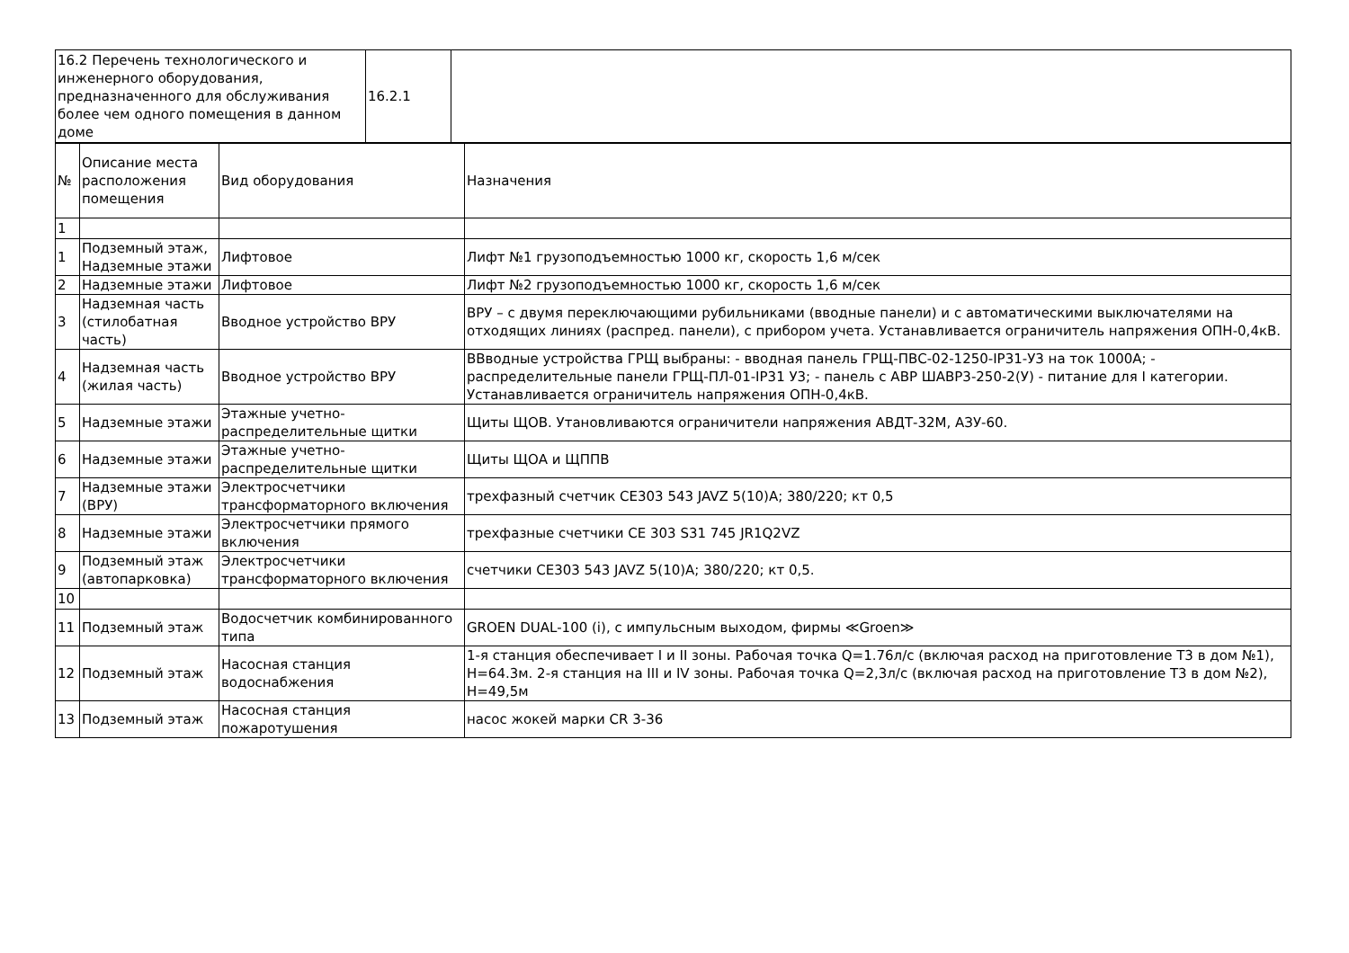| 16.2 Перечень технологического и инженерного оборудования, предназначенного для обслуживания более чем одного помещения в данном доме | 16.2.1 | |
| № | Описание места расположения помещения | Вид оборудования | Назначения |
| --- | --- | --- | --- |
| 1 | | | |
| 1 | Подземный этаж, Надземные этажи | Лифтовое | Лифт №1 грузоподъемностью 1000 кг, скорость 1,6 м/сек |
| 2 | Надземные этажи | Лифтовое | Лифт №2 грузоподъемностью 1000 кг, скорость 1,6 м/сек |
| 3 | Надземная часть (стилобатная часть) | Вводное устройство ВРУ | ВРУ – с двумя переключающими рубильниками (вводные панели) и с автоматическими выключателями на отходящих линиях (распред. панели), с прибором учета. Устанавливается ограничитель напряжения ОПН-0,4кВ. |
| 4 | Надземная часть (жилая часть) | Вводное устройство ВРУ | ВВводные устройства ГРЩ выбраны: - вводная панель ГРЩ-ПВС-02-1250-IP31-У3 на ток 1000А; - распределительные панели ГРЩ-ПЛ-01-IP31 У3; - панель с АВР ШАВР3-250-2(У) - питание для I категории. Устанавливается ограничитель напряжения ОПН-0,4кВ. |
| 5 | Надземные этажи | Этажные учетно-распределительные щитки | Щиты ЩОВ. Утановливаются ограничители напряжения АВДТ-32М, АЗУ-60. |
| 6 | Надземные этажи | Этажные учетно-распределительные щитки | Щиты ЩОА и ЩППВ |
| 7 | Надземные этажи (ВРУ) | Электросчетчики трансформаторного включения | трехфазный счетчик CE303 543 JAVZ 5(10)А; 380/220; кт 0,5 |
| 8 | Надземные этажи | Электросчетчики прямого включения | трехфазные счетчики CE 303 S31 745 JR1Q2VZ |
| 9 | Подземный этаж (автопарковка) | Электросчетчики трансформаторного включения | счетчики CE303 543 JAVZ 5(10)А; 380/220; кт 0,5. |
| 10 | | | |
| 11 | Подземный этаж | Водосчетчик комбинированного типа | GROEN DUAL-100 (i), с импульсным выходом, фирмы ≪Groen≫ |
| 12 | Подземный этаж | Насосная станция водоснабжения | 1-я станция обеспечивает I и II зоны. Рабочая точка Q=1.76л/с (включая расход на приготовление Т3 в дом №1), H=64.3м. 2-я станция на III и IV зоны. Рабочая точка Q=2,3л/с (включая расход на приготовление Т3 в дом №2), H=49,5м |
| 13 | Подземный этаж | Насосная станция пожаротушения | насос жокей марки CR 3-36 |